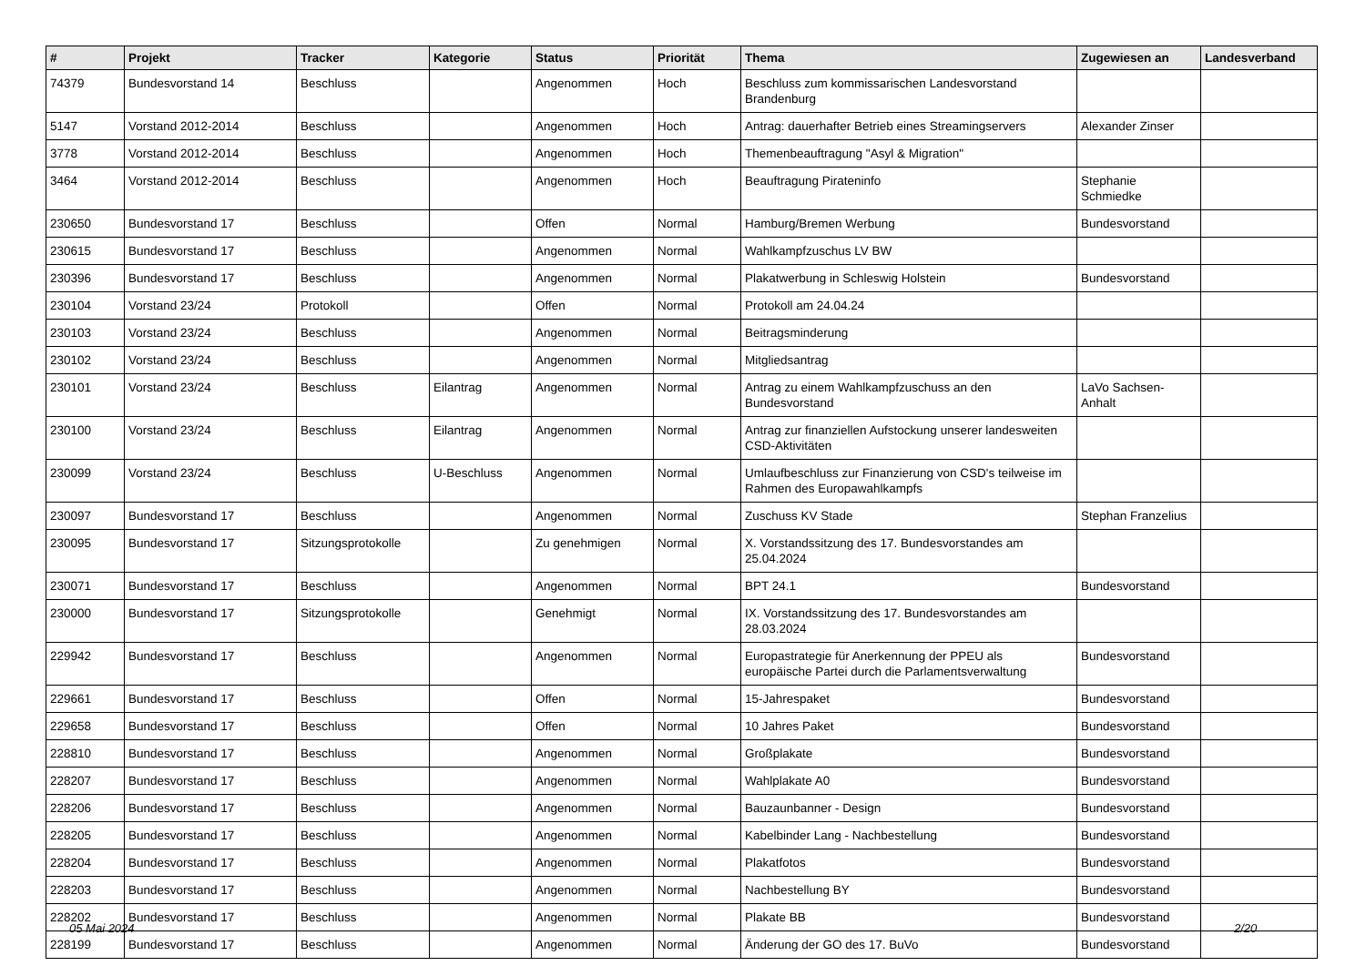| # | Projekt | Tracker | Kategorie | Status | Priorität | Thema | Zugewiesen an | Landesverband |
| --- | --- | --- | --- | --- | --- | --- | --- | --- |
| 74379 | Bundesvorstand 14 | Beschluss | | Angenommen | Hoch | Beschluss zum kommissarischen Landesvorstand Brandenburg | | |
| 5147 | Vorstand 2012-2014 | Beschluss | | Angenommen | Hoch | Antrag: dauerhafter Betrieb eines Streamingservers | Alexander Zinser | |
| 3778 | Vorstand 2012-2014 | Beschluss | | Angenommen | Hoch | Themenbeauftragung "Asyl & Migration" | | |
| 3464 | Vorstand 2012-2014 | Beschluss | | Angenommen | Hoch | Beauftragung Pirateninfo | Stephanie Schmiedke | |
| 230650 | Bundesvorstand 17 | Beschluss | | Offen | Normal | Hamburg/Bremen Werbung | Bundesvorstand | |
| 230615 | Bundesvorstand 17 | Beschluss | | Angenommen | Normal | Wahlkampfzuschus LV BW | | |
| 230396 | Bundesvorstand 17 | Beschluss | | Angenommen | Normal | Plakatwerbung in Schleswig Holstein | Bundesvorstand | |
| 230104 | Vorstand 23/24 | Protokoll | | Offen | Normal | Protokoll am 24.04.24 | | |
| 230103 | Vorstand 23/24 | Beschluss | | Angenommen | Normal | Beitragsminderung | | |
| 230102 | Vorstand 23/24 | Beschluss | | Angenommen | Normal | Mitgliedsantrag | | |
| 230101 | Vorstand 23/24 | Beschluss | Eilantrag | Angenommen | Normal | Antrag zu einem Wahlkampfzuschuss an den Bundesvorstand | LaVo Sachsen-Anhalt | |
| 230100 | Vorstand 23/24 | Beschluss | Eilantrag | Angenommen | Normal | Antrag zur finanziellen Aufstockung unserer landesweiten CSD-Aktivitäten | | |
| 230099 | Vorstand 23/24 | Beschluss | U-Beschluss | Angenommen | Normal | Umlaufbeschluss zur Finanzierung von CSD's teilweise im Rahmen des Europawahlkampfs | | |
| 230097 | Bundesvorstand 17 | Beschluss | | Angenommen | Normal | Zuschuss KV Stade | Stephan Franzelius | |
| 230095 | Bundesvorstand 17 | Sitzungsprotokolle | | Zu genehmigen | Normal | X. Vorstandssitzung des 17. Bundesvorstandes am 25.04.2024 | | |
| 230071 | Bundesvorstand 17 | Beschluss | | Angenommen | Normal | BPT 24.1 | Bundesvorstand | |
| 230000 | Bundesvorstand 17 | Sitzungsprotokolle | | Genehmigt | Normal | IX. Vorstandssitzung des 17. Bundesvorstandes am 28.03.2024 | | |
| 229942 | Bundesvorstand 17 | Beschluss | | Angenommen | Normal | Europastrategie für Anerkennung der PPEU als europäische Partei durch die Parlamentsverwaltung | Bundesvorstand | |
| 229661 | Bundesvorstand 17 | Beschluss | | Offen | Normal | 15-Jahrespaket | Bundesvorstand | |
| 229658 | Bundesvorstand 17 | Beschluss | | Offen | Normal | 10 Jahres Paket | Bundesvorstand | |
| 228810 | Bundesvorstand 17 | Beschluss | | Angenommen | Normal | Großplakate | Bundesvorstand | |
| 228207 | Bundesvorstand 17 | Beschluss | | Angenommen | Normal | Wahlplakate A0 | Bundesvorstand | |
| 228206 | Bundesvorstand 17 | Beschluss | | Angenommen | Normal | Bauzaunbanner - Design | Bundesvorstand | |
| 228205 | Bundesvorstand 17 | Beschluss | | Angenommen | Normal | Kabelbinder Lang - Nachbestellung | Bundesvorstand | |
| 228204 | Bundesvorstand 17 | Beschluss | | Angenommen | Normal | Plakatfotos | Bundesvorstand | |
| 228203 | Bundesvorstand 17 | Beschluss | | Angenommen | Normal | Nachbestellung BY | Bundesvorstand | |
| 228202 | Bundesvorstand 17 | Beschluss | | Angenommen | Normal | Plakate BB | Bundesvorstand | |
| 228199 | Bundesvorstand 17 | Beschluss | | Angenommen | Normal | Änderung der GO des 17. BuVo | Bundesvorstand | |
05 Mai 2024 2/20